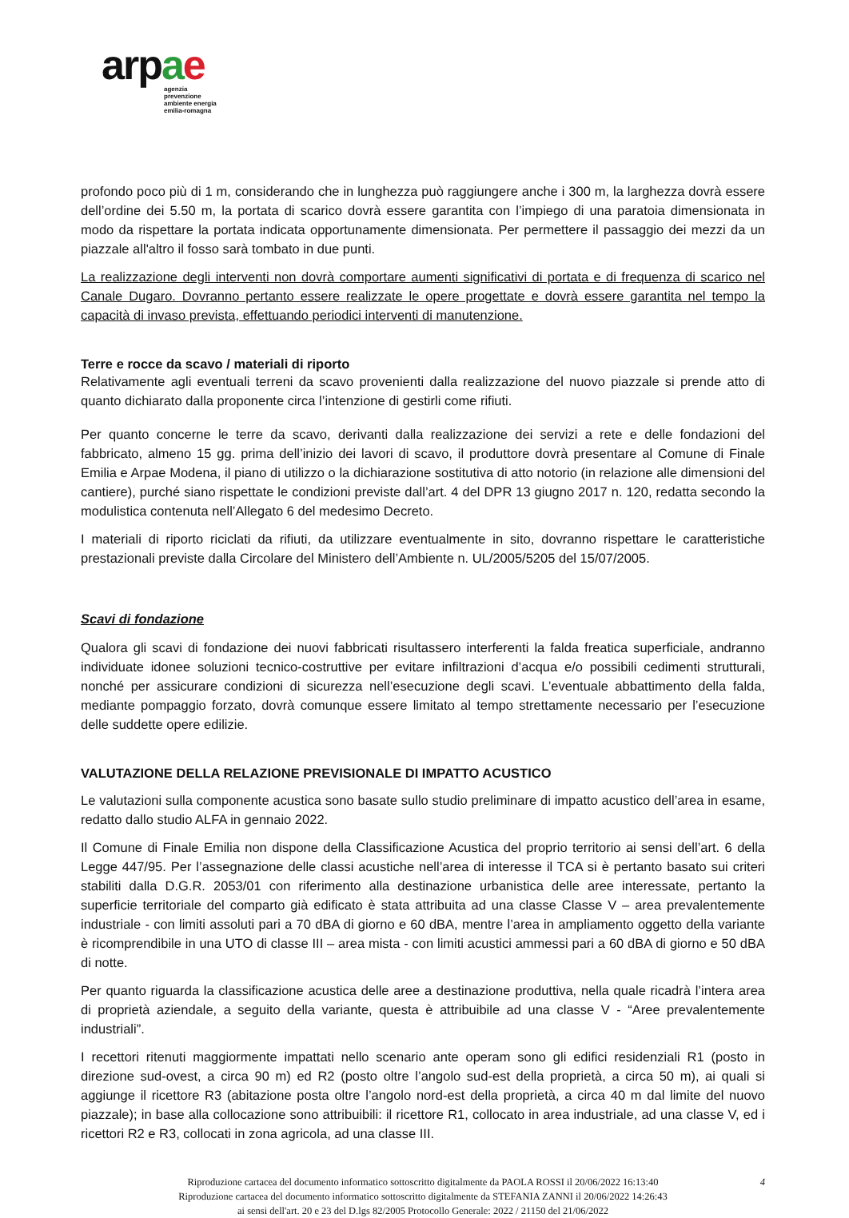ar pae
agenzia
prevenzione
ambiente energia
emilia-romagna
profondo poco più di 1 m, considerando che in lunghezza può raggiungere anche i 300 m, la larghezza dovrà essere dell’ordine dei 5.50 m, la portata di scarico dovrà essere garantita con l’impiego di una paratoia dimensionata in modo da rispettare la portata indicata opportunamente dimensionata. Per permettere il passaggio dei mezzi da un piazzale all'altro il fosso sarà tombato in due punti.
La realizzazione degli interventi non dovrà comportare aumenti significativi di portata e di frequenza di scarico nel Canale Dugaro. Dovranno pertanto essere realizzate le opere progettate e dovrà essere garantita nel tempo la capacità di invaso prevista, effettuando periodici interventi di manutenzione.
Terre e rocce da scavo / materiali di riporto
Relativamente agli eventuali terreni da scavo provenienti dalla realizzazione del nuovo piazzale si prende atto di quanto dichiarato dalla proponente circa l’intenzione di gestirli come rifiuti.
Per quanto concerne le terre da scavo, derivanti dalla realizzazione dei servizi a rete e delle fondazioni del fabbricato, almeno 15 gg. prima dell’inizio dei lavori di scavo, il produttore dovrà presentare al Comune di Finale Emilia e Arpae Modena, il piano di utilizzo o la dichiarazione sostitutiva di atto notorio (in relazione alle dimensioni del cantiere), purché siano rispettate le condizioni previste dall’art. 4 del DPR 13 giugno 2017 n. 120, redatta secondo la modulistica contenuta nell’Allegato 6 del medesimo Decreto.
I materiali di riporto riciclati da rifiuti, da utilizzare eventualmente in sito, dovranno rispettare le caratteristiche prestazionali previste dalla Circolare del Ministero dell’Ambiente n. UL/2005/5205 del 15/07/2005.
Scavi di fondazione
Qualora gli scavi di fondazione dei nuovi fabbricati risultassero interferenti la falda freatica superficiale, andranno individuate idonee soluzioni tecnico-costruttive per evitare infiltrazioni d’acqua e/o possibili cedimenti strutturali, nonché per assicurare condizioni di sicurezza nell’esecuzione degli scavi. L’eventuale abbattimento della falda, mediante pompaggio forzato, dovrà comunque essere limitato al tempo strettamente necessario per l’esecuzione delle suddette opere edilizie.
VALUTAZIONE DELLA RELAZIONE PREVISIONALE DI IMPATTO ACUSTICO
Le valutazioni sulla componente acustica sono basate sullo studio preliminare di impatto acustico dell’area in esame, redatto dallo studio ALFA in gennaio 2022.
Il Comune di Finale Emilia non dispone della Classificazione Acustica del proprio territorio ai sensi dell’art. 6 della Legge 447/95. Per l’assegnazione delle classi acustiche nell’area di interesse il TCA si è pertanto basato sui criteri stabiliti dalla D.G.R. 2053/01 con riferimento alla destinazione urbanistica delle aree interessate, pertanto la superficie territoriale del comparto già edificato è stata attribuita ad una classe Classe V – area prevalentemente industriale - con limiti assoluti pari a 70 dBA di giorno e 60 dBA, mentre l’area in ampliamento oggetto della variante è ricomprendibile in una UTO di classe III – area mista - con limiti acustici ammessi pari a 60 dBA di giorno e 50 dBA di notte.
Per quanto riguarda la classificazione acustica delle aree a destinazione produttiva, nella quale ricadrà l’intera area di proprietà aziendale, a seguito della variante, questa è attribuibile ad una classe V - “Aree prevalentemente industriali”.
I recettori ritenuti maggiormente impattati nello scenario ante operam sono gli edifici residenziali R1 (posto in direzione sud-ovest, a circa 90 m) ed R2 (posto oltre l’angolo sud-est della proprietà, a circa 50 m), ai quali si aggiunge il ricettore R3 (abitazione posta oltre l’angolo nord-est della proprietà, a circa 40 m dal limite del nuovo piazzale); in base alla collocazione sono attribuibili: il ricettore R1, collocato in area industriale, ad una classe V, ed i ricettori R2 e R3, collocati in zona agricola, ad una classe III.
4
Riproduzione cartacea del documento informatico sottoscritto digitalmente da PAOLA ROSSI il 20/06/2022 16:13:40
Riproduzione cartacea del documento informatico sottoscritto digitalmente da STEFANIA ZANNI il 20/06/2022 14:26:43
ai sensi dell'art. 20 e 23 del D.lgs 82/2005 Protocollo Generale: 2022 / 21150 del 21/06/2022